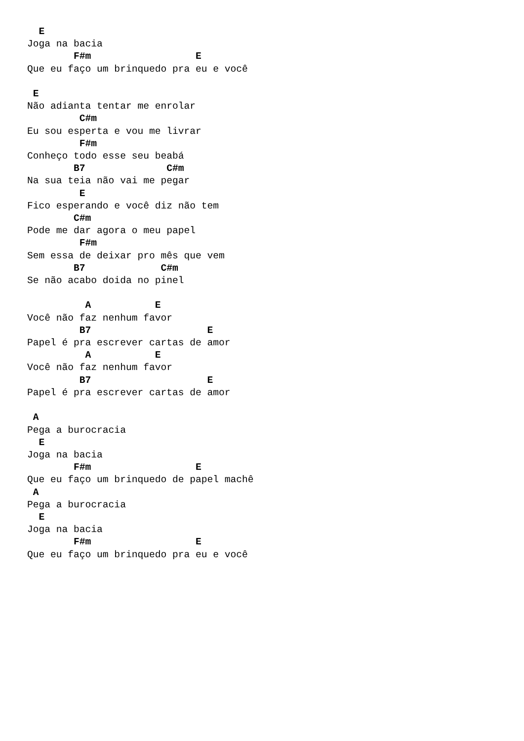E
Joga na bacia
        F#m                  E
Que eu faço um brinquedo pra eu e você

 E
Não adianta tentar me enrolar
         C#m
Eu sou esperta e vou me livrar
         F#m
Conheço todo esse seu beabá
        B7              C#m
Na sua teia não vai me pegar
         E
Fico esperando e você diz não tem
        C#m
Pode me dar agora o meu papel
         F#m
Sem essa de deixar pro mês que vem
        B7             C#m
Se não acabo doida no pinel

          A           E
Você não faz nenhum favor
         B7                    E
Papel é pra escrever cartas de amor
          A           E
Você não faz nenhum favor
         B7                    E
Papel é pra escrever cartas de amor

 A
Pega a burocracia
  E
Joga na bacia
        F#m                  E
Que eu faço um brinquedo de papel machê
 A
Pega a burocracia
  E
Joga na bacia
        F#m                  E
Que eu faço um brinquedo pra eu e você